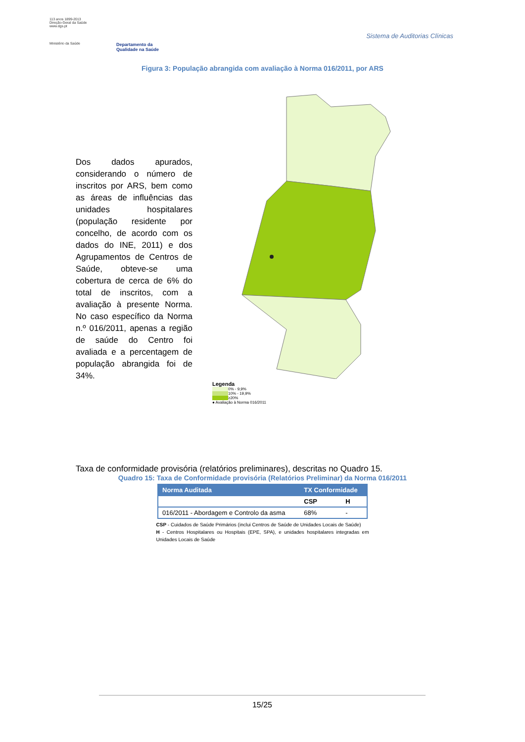113 anos 1899-2013
Direção-Geral da Saúde
www.dgs.pt
Ministério da Saúde
Departamento da
Qualidade na Saúde
Sistema de Auditorias Clínicas
Figura 3: População abrangida com avaliação à Norma 016/2011, por ARS
Dos dados apurados, considerando o número de inscritos por ARS, bem como as áreas de influências das unidades hospitalares (população residente por concelho, de acordo com os dados do INE, 2011) e dos Agrupamentos de Centros de Saúde, obteve-se uma cobertura de cerca de 6% do total de inscritos, com a avaliação à presente Norma. No caso específico da Norma n.º 016/2011, apenas a região de saúde do Centro foi avaliada e a percentagem de população abrangida foi de 34%.
Legenda
0% - 9,9%
10% - 19,9%
≥20%
● Avaliação à Norma 016/2011
Taxa de conformidade provisória (relatórios preliminares), descritas no Quadro 15.
Quadro 15: Taxa de Conformidade provisória (Relatórios Preliminar) da Norma 016/2011
| Norma Auditada | TX Conformidade | |
| --- | --- | --- |
| | CSP | H |
| 016/2011 - Abordagem e Controlo da asma | 68% | - |
CSP - Cuidados de Saúde Primários (inclui Centros de Saúde de Unidades Locais de Saúde)
H - Centros Hospitalares ou Hospitais (EPE, SPA), e unidades hospitalares integradas em Unidades Locais de Saúde
15/25